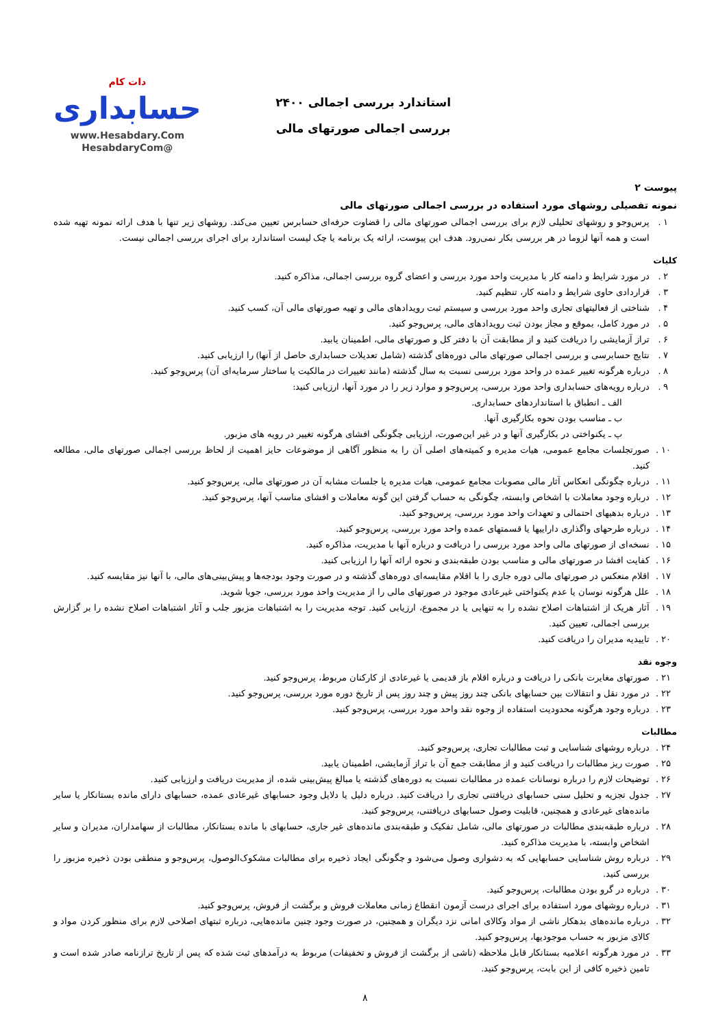استاندارد بررسی اجمالی ۲۴۰۰
بررسی اجمالی صورتهای مالی
دات کام
حسابداری
www.Hesabdary.Com
@HesabdaryCom
پیوست ۲
نمونه تفصیلی روشهای مورد استفاده در بررسی اجمالی صورتهای مالی
۱ . پرس‌وجو و روشهای تحلیلی لازم برای بررسی اجمالی صورتهای مالی را قضاوت حرفه‌ای حسابرس تعیین می‌کند. روشهای زیر تنها با هدف ارائه نمونه تهیه شده است و همه آنها لزوما در هر بررسی بکار نمی‌رود. هدف این پیوست، ارائه یک برنامه یا چک لیست استاندارد برای اجرای بررسی اجمالی نیست.
کلیات
۲ . در مورد شرایط و دامنه کار با مدیریت واحد مورد بررسی و اعضای گروه بررسی اجمالی، مذاکره کنید.
۳ . قراردادی حاوی شرایط و دامنه کار، تنظیم کنید.
۴ . شناختی از فعالیتهای تجاری واحد مورد بررسی و سیستم ثبت رویدادهای مالی و تهیه صورتهای مالی آن، کسب کنید.
۵ . در مورد کامل، بموقع و مجاز بودن ثبت رویدادهای مالی، پرس‌وجو کنید.
۶ . تراز آزمایشی را دریافت کنید و از مطابقت آن با دفتر کل و صورتهای مالی، اطمینان یابید.
۷ . نتایج حسابرسی و بررسی اجمالی صورتهای مالی دوره‌های گذشته (شامل تعدیلات حسابداری حاصل از آنها) را ارزیابی کنید.
۸ . درباره هرگونه تغییر عمده در واحد مورد بررسی نسبت به سال گذشته (مانند تغییرات در مالکیت یا ساختار سرمایه‌ای آن) پرس‌وجو کنید.
۹ . درباره رویه‌های حسابداری واحد مورد بررسی، پرس‌وجو و موارد زیر را در مورد آنها، ارزیابی کنید:
الف ـ انطباق با استانداردهای حسابداری.
ب ـ مناسب بودن نحوه بکارگیری آنها.
پ ـ یکنواختی در بکارگیری آنها و در غیر این‌صورت، ارزیابی چگونگی افشای هرگونه تغییر در رویه های مزبور.
۱۰ . صورتجلسات مجامع عمومی، هیات مدیره و کمیته‌های اصلی آن را به منظور آگاهی از موضوعات حایز اهمیت از لحاظ بررسی اجمالی صورتهای مالی، مطالعه کنید.
۱۱ . درباره چگونگی انعکاس آثار مالی مصوبات مجامع عمومی، هیات مدیره یا جلسات مشابه آن در صورتهای مالی، پرس‌وجو کنید.
۱۲ . درباره وجود معاملات با اشخاص وابسته، چگونگی به حساب گرفتن این گونه معاملات و افشای مناسب آنها، پرس‌وجو کنید.
۱۳ . درباره بدهیهای احتمالی و تعهدات واحد مورد بررسی، پرس‌وجو کنید.
۱۴ . درباره طرحهای واگذاری داراییها یا قسمتهای عمده واحد مورد بررسی، پرس‌وجو کنید.
۱۵ . نسخه‌ای از صورتهای مالی واحد مورد بررسی را دریافت و درباره آنها با مدیریت، مذاکره کنید.
۱۶ . کفایت افشا در صورتهای مالی و مناسب بودن طبقه‌بندی و نحوه ارائه آنها را ارزیابی کنید.
۱۷ . اقلام منعکس در صورتهای مالی دوره جاری را با اقلام مقایسه‌ای دوره‌های گذشته و در صورت وجود بودجه‌ها و پیش‌بینی‌های مالی، با آنها نیز مقایسه کنید.
۱۸ . علل هرگونه نوسان یا عدم یکنواختی غیرعادی موجود در صورتهای مالی را از مدیریت واحد مورد بررسی، جویا شوید.
۱۹ . آثار هریک از اشتباهات اصلاح نشده را به تنهایی یا در مجموع، ارزیابی کنید. توجه مدیریت را به اشتباهات مزبور جلب و آثار اشتباهات اصلاح نشده را بر گزارش بررسی اجمالی، تعیین کنید.
۲۰ . تاییدیه مدیران را دریافت کنید.
وجوه نقد
۲۱ . صورتهای مغایرت بانکی را دریافت و درباره اقلام باز قدیمی یا غیرعادی از کارکنان مربوط، پرس‌وجو کنید.
۲۲ . در مورد نقل و انتقالات بین حسابهای بانکی چند روز پیش و چند روز پس از تاریخ دوره مورد بررسی، پرس‌وجو کنید.
۲۳ . درباره وجود هرگونه محدودیت استفاده از وجوه نقد واحد مورد بررسی، پرس‌وجو کنید.
مطالبات
۲۴ . درباره روشهای شناسایی و ثبت مطالبات تجاری، پرس‌وجو کنید.
۲۵ . صورت ریز مطالبات را دریافت کنید و از مطابقت جمع آن با تراز آزمایشی، اطمینان یابید.
۲۶ . توضیحات لازم را درباره نوسانات عمده در مطالبات نسبت به دوره‌های گذشته یا مبالغ پیش‌بینی شده، از مدیریت دریافت و ارزیابی کنید.
۲۷ . جدول تجزیه و تحلیل سنی حسابهای دریافتنی تجاری را دریافت کنید. درباره دلیل یا دلایل وجود حسابهای غیرعادی عمده، حسابهای دارای مانده بستانکار یا سایر مانده‌های غیرعادی و همچنین، قابلیت وصول حسابهای دریافتنی، پرس‌وجو کنید.
۲۸ . درباره طبقه‌بندی مطالبات در صورتهای مالی، شامل تفکیک و طبقه‌بندی مانده‌های غیر جاری، حسابهای با مانده بستانکار، مطالبات از سهامداران، مدیران و سایر اشخاص وابسته، با مدیریت مذاکره کنید.
۲۹ . درباره روش شناسایی حسابهایی که به دشواری وصول می‌شود و چگونگی ایجاد ذخیره برای مطالبات مشکوک‌الوصول، پرس‌وجو و منطقی بودن ذخیره مزبور را بررسی کنید.
۳۰ . درباره در گرو بودن مطالبات، پرس‌وجو کنید.
۳۱ . درباره روشهای مورد استفاده برای اجرای درست آزمون انقطاع زمانی معاملات فروش و برگشت از فروش، پرس‌وجو کنید.
۳۲ . درباره مانده‌های بدهکار ناشی از مواد وکالای امانی نزد دیگران و همچنین، در صورت وجود چنین مانده‌هایی، درباره ثبتهای اصلاحی لازم برای منظور کردن مواد و کالای مزبور به حساب موجودیها، پرس‌وجو کنید.
۳۳ . در مورد هرگونه اعلامیه بستانکار قابل ملاحظه (ناشی از برگشت از فروش و تخفیفات) مربوط به درآمدهای ثبت شده که پس از تاریخ ترازنامه صادر شده است و تامین ذخیره کافی از این بابت، پرس‌وجو کنید.
۸